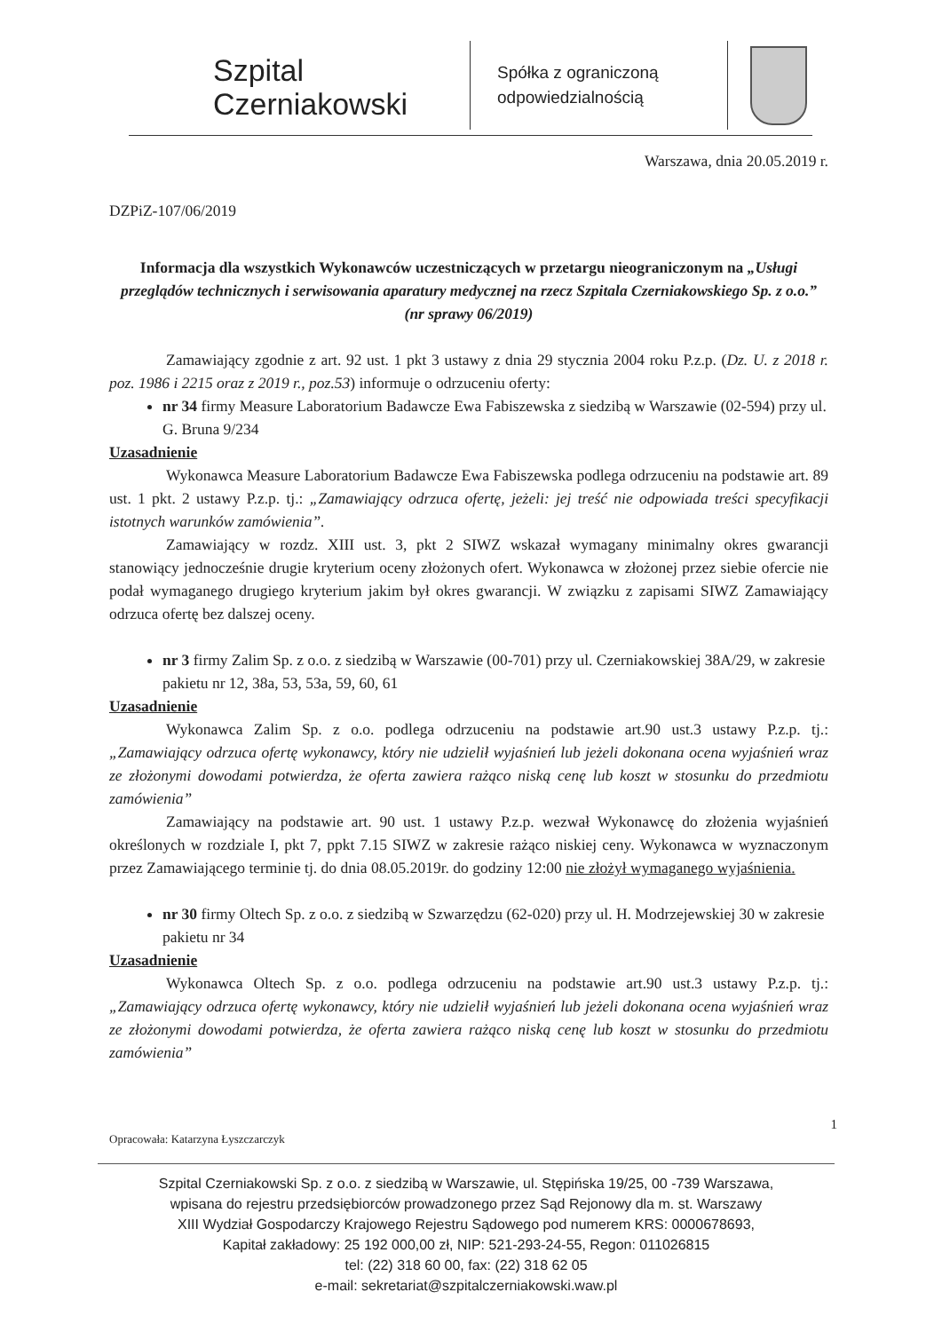Szpital
Czerniakowski
Spółka z ograniczoną odpowiedzialnością
Warszawa, dnia 20.05.2019 r.
DZPiZ-107/06/2019
Informacja dla wszystkich Wykonawców uczestniczących w przetargu nieograniczonym na „Usługi przeglądów technicznych i serwisowania aparatury medycznej na rzecz Szpitala Czerniakowskiego Sp. z o.o.” (nr sprawy 06/2019)
Zamawiający zgodnie z art. 92 ust. 1 pkt 3 ustawy z dnia 29 stycznia 2004 roku P.z.p. (Dz. U. z 2018 r. poz. 1986 i 2215 oraz z 2019 r., poz.53) informuje o odrzuceniu oferty:
nr 34 firmy Measure Laboratorium Badawcze Ewa Fabiszewska z siedzibą w Warszawie (02-594) przy ul. G. Bruna 9/234
Uzasadnienie
Wykonawca Measure Laboratorium Badawcze Ewa Fabiszewska podlega odrzuceniu na podstawie art. 89 ust. 1 pkt. 2 ustawy P.z.p. tj.: „Zamawiający odrzuca ofertę, jeżeli: jej treść nie odpowiada treści specyfikacji istotnych warunków zamówienia”.
Zamawiający w rozdz. XIII ust. 3, pkt 2 SIWZ wskazał wymagany minimalny okres gwarancji stanowiący jednocześnie drugie kryterium oceny złożonych ofert. Wykonawca w złożonej przez siebie ofercie nie podał wymaganego drugiego kryterium jakim był okres gwarancji. W związku z zapisami SIWZ Zamawiający odrzuca ofertę bez dalszej oceny.
nr 3 firmy Zalim Sp. z o.o. z siedzibą w Warszawie (00-701) przy ul. Czerniakowskiej 38A/29, w zakresie pakietu nr 12, 38a, 53, 53a, 59, 60, 61
Uzasadnienie
Wykonawca Zalim Sp. z o.o. podlega odrzuceniu na podstawie art.90 ust.3 ustawy P.z.p. tj.: „Zamawiający odrzuca ofertę wykonawcy, który nie udzielił wyjaśnień lub jeżeli dokonana ocena wyjaśnień wraz ze złożonymi dowodami potwierdza, że oferta zawiera rażąco niską cenę lub koszt w stosunku do przedmiotu zamówienia”
Zamawiający na podstawie art. 90 ust. 1 ustawy P.z.p. wezwał Wykonawcę do złożenia wyjaśnień określonych w rozdziale I, pkt 7, ppkt 7.15 SIWZ w zakresie rażąco niskiej ceny. Wykonawca w wyznaczonym przez Zamawiającego terminie tj. do dnia 08.05.2019r. do godziny 12:00 nie złożył wymaganego wyjaśnienia.
nr 30 firmy Oltech Sp. z o.o. z siedzibą w Szwarzędzu (62-020) przy ul. H. Modrzejewskiej 30 w zakresie pakietu nr 34
Uzasadnienie
Wykonawca Oltech Sp. z o.o. podlega odrzuceniu na podstawie art.90 ust.3 ustawy P.z.p. tj.: „Zamawiający odrzuca ofertę wykonawcy, który nie udzielił wyjaśnień lub jeżeli dokonana ocena wyjaśnień wraz ze złożonymi dowodami potwierdza, że oferta zawiera rażąco niską cenę lub koszt w stosunku do przedmiotu zamówienia”
1
Opracowała: Katarzyna Łyszczarczyk
Szpital Czerniakowski Sp. z o.o. z siedzibą w Warszawie, ul. Stępińska 19/25, 00 -739 Warszawa,
wpisana do rejestru przedsiębiorców prowadzonego przez Sąd Rejonowy dla m. st. Warszawy
XIII Wydział Gospodarczy Krajowego Rejestru Sądowego pod numerem KRS: 0000678693,
Kapitał zakładowy: 25 192 000,00 zł, NIP: 521-293-24-55, Regon: 011026815
tel: (22) 318 60 00, fax: (22) 318 62 05
e-mail: sekretariat@szpitalczerniakowski.waw.pl